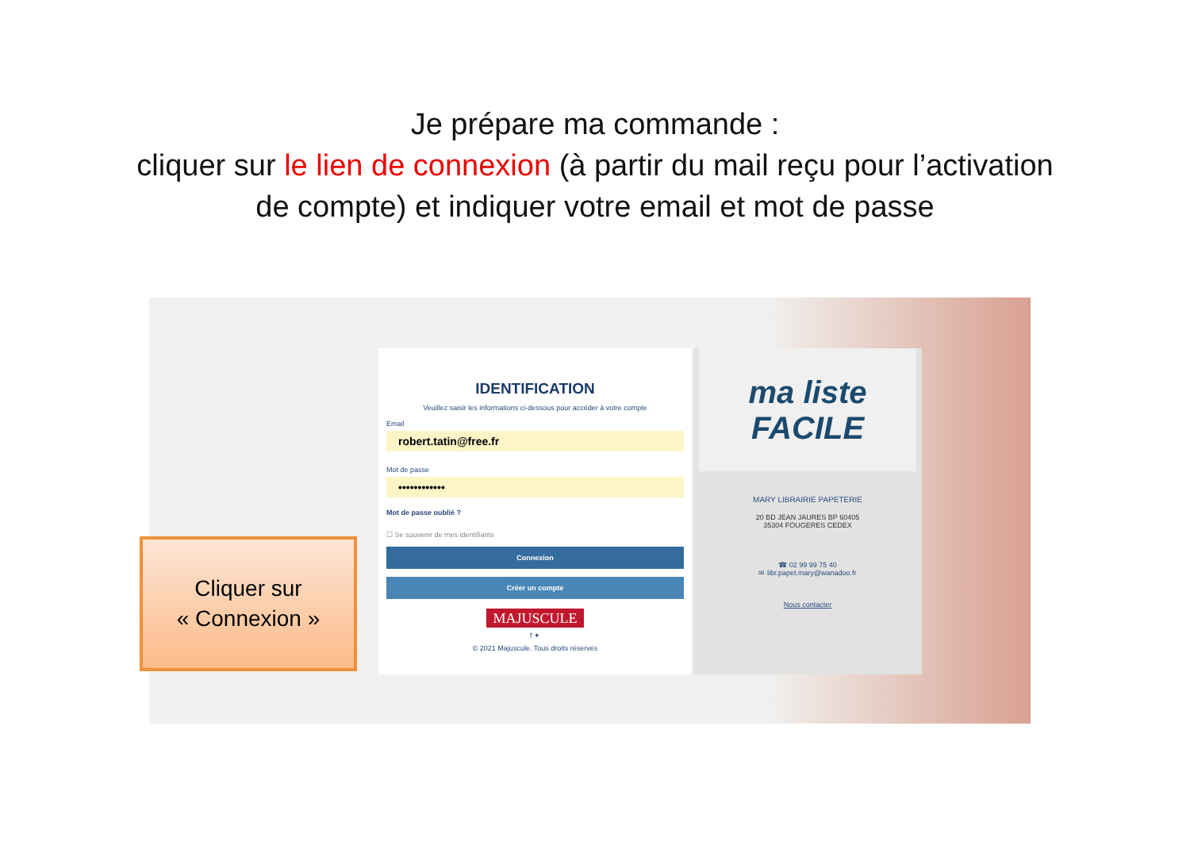Je prépare ma commande :
cliquer sur le lien de connexion (à partir du mail reçu pour l’activation de compte) et indiquer votre email et mot de passe
IDENTIFICATION
Veuillez saisir les informations ci-dessous pour accéder à votre compte
Email
robert.tatin@free.fr
Mot de passe
••••••••••••
Mot de passe oublié ?
☐ Se souvenir de mes identifiants
Connexion
Créer un compte
MAJUSCULE
f ✦
© 2021 Majuscule. Tous droits réservés
ma liste FACILE
MARY LIBRAIRIE PAPETERIE
20 BD JEAN JAURES BP 60405
35304 FOUGERES CEDEX
☎ 02 99 99 75 40
✉ libr.papet.mary@wanadoo.fr
Nous contacter
Cliquer sur
« Connexion »